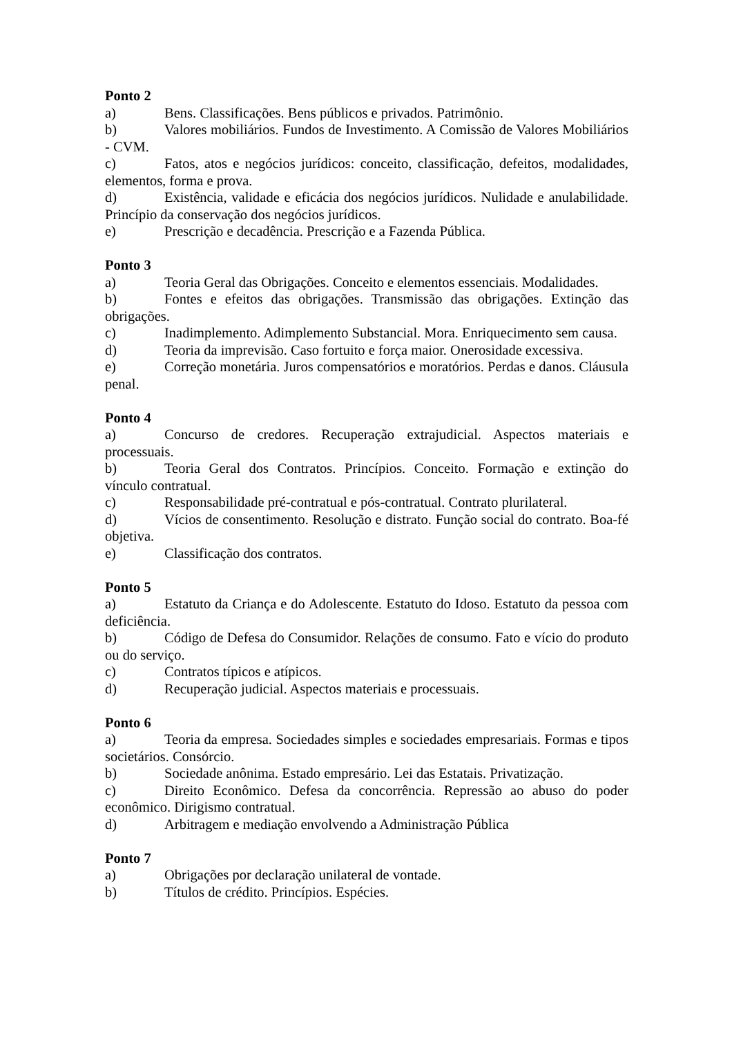Ponto 2
a) Bens. Classificações. Bens públicos e privados. Patrimônio.
b) Valores mobiliários. Fundos de Investimento. A Comissão de Valores Mobiliários - CVM.
c) Fatos, atos e negócios jurídicos: conceito, classificação, defeitos, modalidades, elementos, forma e prova.
d) Existência, validade e eficácia dos negócios jurídicos. Nulidade e anulabilidade. Princípio da conservação dos negócios jurídicos.
e) Prescrição e decadência. Prescrição e a Fazenda Pública.
Ponto 3
a) Teoria Geral das Obrigações. Conceito e elementos essenciais. Modalidades.
b) Fontes e efeitos das obrigações. Transmissão das obrigações. Extinção das obrigações.
c) Inadimplemento. Adimplemento Substancial. Mora. Enriquecimento sem causa.
d) Teoria da imprevisão. Caso fortuito e força maior. Onerosidade excessiva.
e) Correção monetária. Juros compensatórios e moratórios. Perdas e danos. Cláusula penal.
Ponto 4
a) Concurso de credores. Recuperação extrajudicial. Aspectos materiais e processuais.
b) Teoria Geral dos Contratos. Princípios. Conceito. Formação e extinção do vínculo contratual.
c) Responsabilidade pré-contratual e pós-contratual. Contrato plurilateral.
d) Vícios de consentimento. Resolução e distrato. Função social do contrato. Boa-fé objetiva.
e) Classificação dos contratos.
Ponto 5
a) Estatuto da Criança e do Adolescente. Estatuto do Idoso. Estatuto da pessoa com deficiência.
b) Código de Defesa do Consumidor. Relações de consumo. Fato e vício do produto ou do serviço.
c) Contratos típicos e atípicos.
d) Recuperação judicial. Aspectos materiais e processuais.
Ponto 6
a) Teoria da empresa. Sociedades simples e sociedades empresariais. Formas e tipos societários. Consórcio.
b) Sociedade anônima. Estado empresário. Lei das Estatais. Privatização.
c) Direito Econômico. Defesa da concorrência. Repressão ao abuso do poder econômico. Dirigismo contratual.
d) Arbitragem e mediação envolvendo a Administração Pública
Ponto 7
a) Obrigações por declaração unilateral de vontade.
b) Títulos de crédito. Princípios. Espécies.